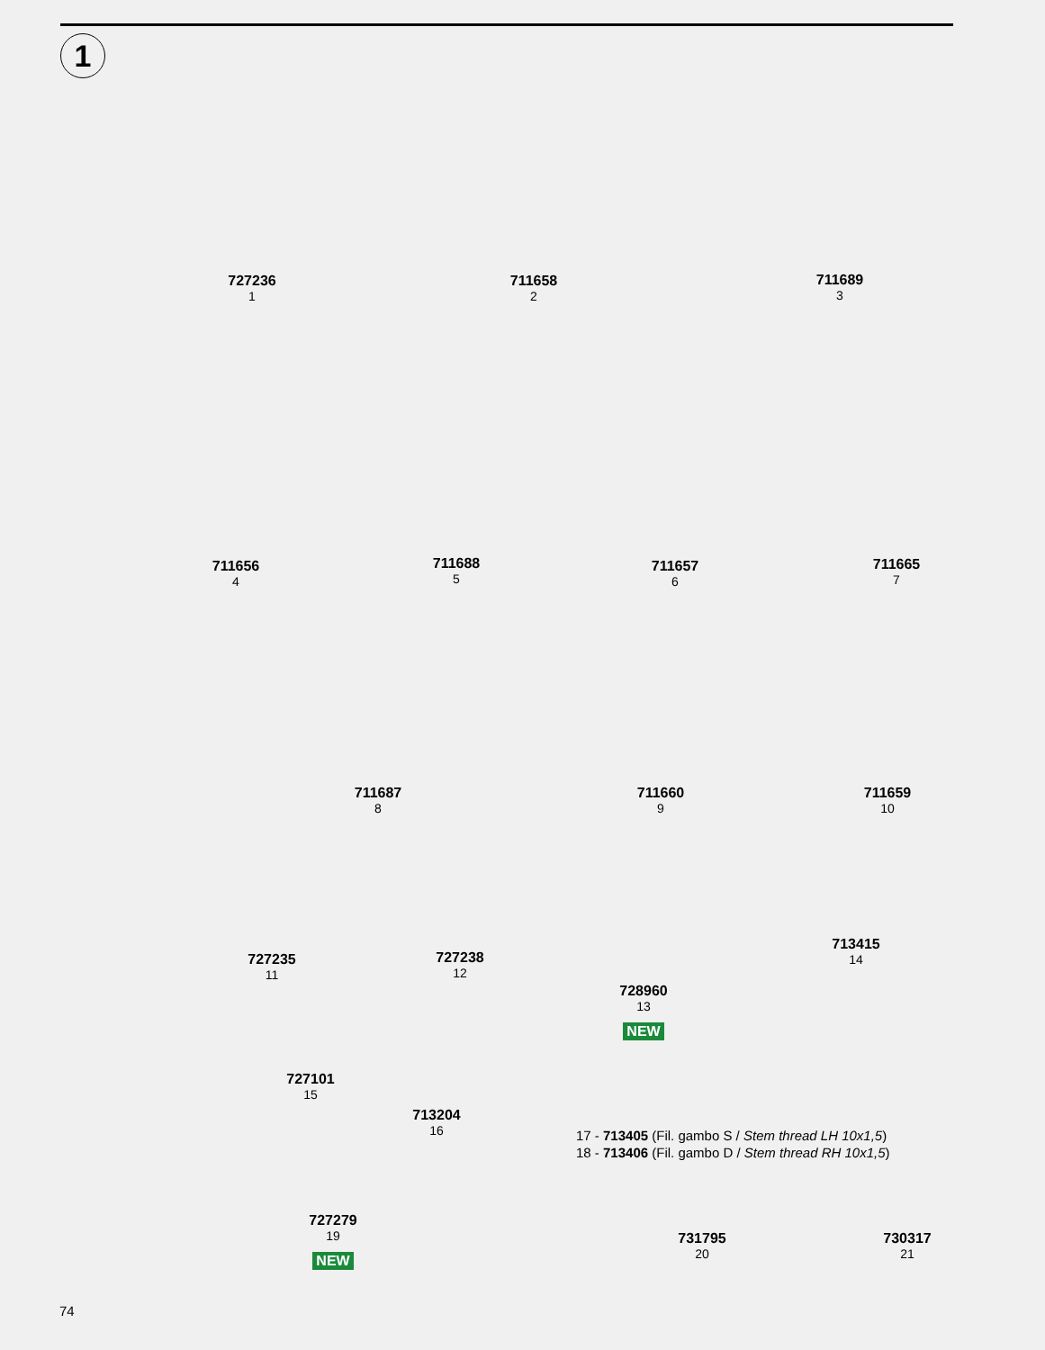1
727236
1
711658
2
711689
3
711656
4
711688
5
711657
6
711665
7
711687
8
711660
9
711659
10
727235
11
727238
12
728960
13
NEW
713415
14
727101
15
713204
16
17 - 713405 (Fil. gambo S / Stem thread LH 10x1,5)
18 - 713406 (Fil. gambo D / Stem thread RH 10x1,5)
727279
19
NEW
731795
20
730317
21
74